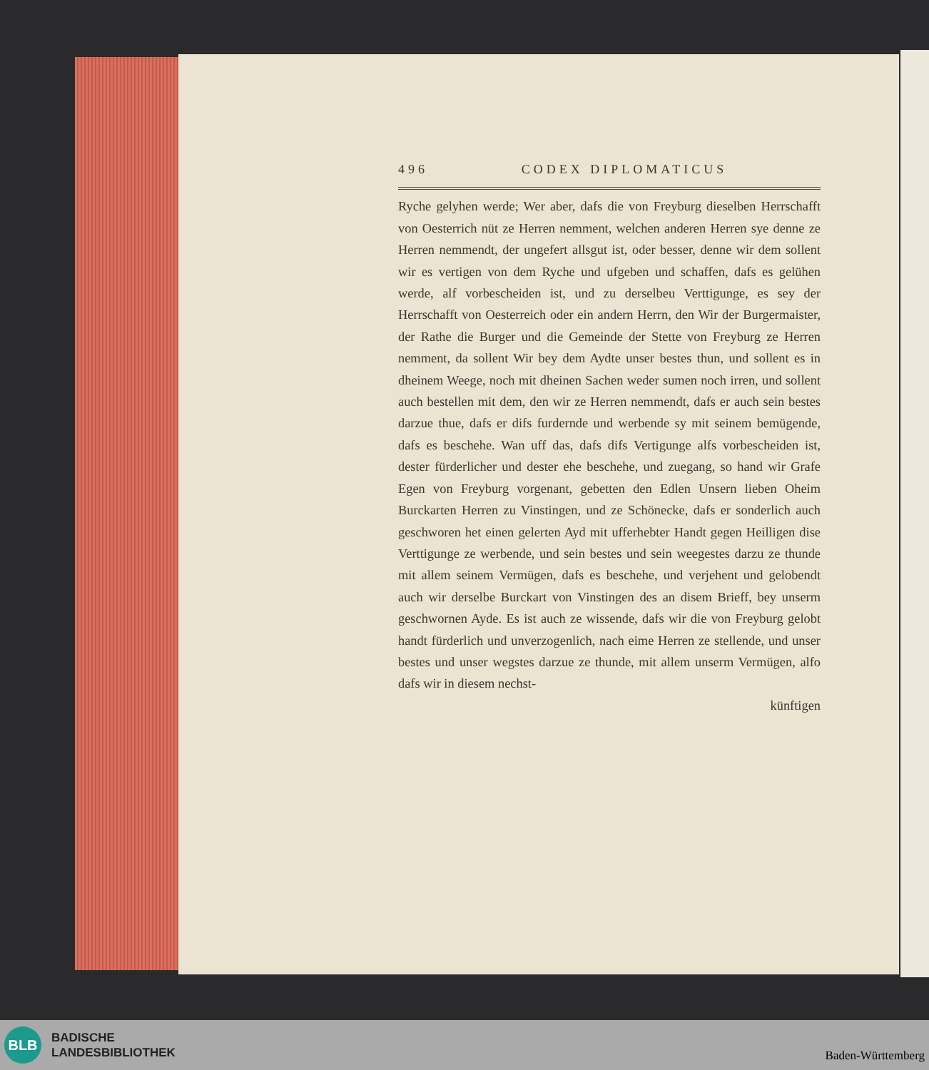496 CODEX DIPLOMATICUS
Ryche gelyhen werde; Wer aber, dafs die von Freyburg dieselben Herrschafft von Oesterrich nüt ze Herren nemment, welchen anderen Herren sye denne ze Herren nemmendt, der ungefert allsgut ist, oder besser, denne wir dem sollent wir es vertigen von dem Ryche und ufgeben und schaffen, dafs es gelühen werde, alf vorbescheiden ist, und zu derselbeu Verttigunge, es sey der Herrschafft von Oesterreich oder ein andern Herrn, den Wir der Burgermaister, der Rathe die Burger und die Gemeinde der Stette von Freyburg ze Herren nemment, da sollent Wir bey dem Aydte unser bestes thun, und sollent es in dheinem Weege, noch mit dheinen Sachen weder sumen noch irren, und sollent auch bestellen mit dem, den wir ze Herren nemmendt, dafs er auch sein bestes darzue thue, dafs er difs furdernde und werbende sy mit seinem bemügende, dafs es beschehe. Wan uff das, dafs difs Vertigunge alfs vorbescheiden ist, dester fürderlicher und dester ehe beschehe, und zuegang, so hand wir Grafe Egen von Freyburg vorgenant, gebetten den Edlen Unsern lieben Oheim Burckarten Herren zu Vinstingen, und ze Schönecke, dafs er sonderlich auch geschworen het einen gelerten Ayd mit ufferhebter Handt gegen Heilligen dise Verttigunge ze werbende, und sein bestes und sein weegestes darzu ze thunde mit allem seinem Vermügen, dafs es beschehe, und verjehent und gelobendt auch wir derselbe Burckart von Vinstingen des an disem Brieff, bey unserm geschwornen Ayde. Es ist auch ze wissende, dafs wir die von Freyburg gelobt handt fürderlich und unverzogenlich, nach eime Herren ze stellende, und unser bestes und unser wegstes darzue ze thunde, mit allem unserm Vermügen, alfo dafs wir in diesem nechst-
künftigen
BLB
BADISCHE
LANDESBIBLIOTHEK
Baden-Württemberg